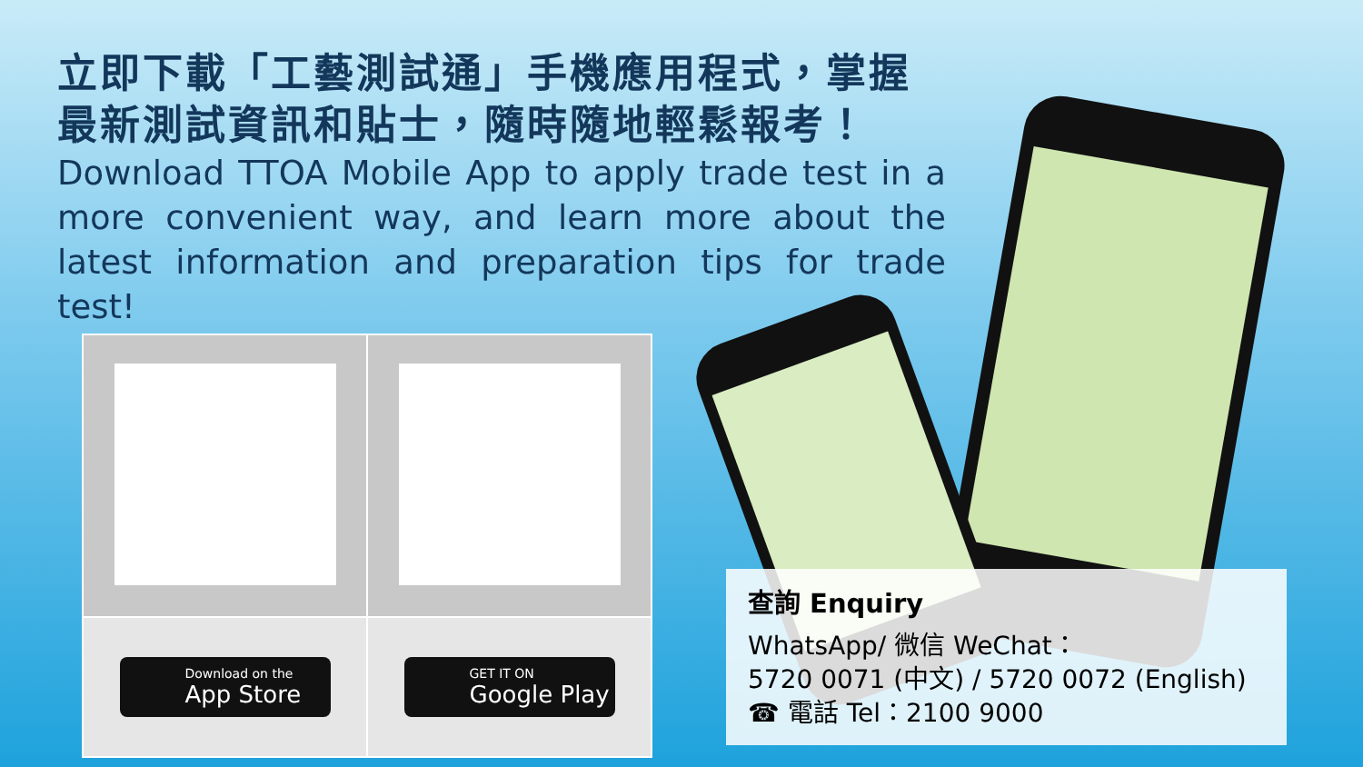立即下載「工藝測試通」手機應用程式，掌握最新測試資訊和貼士，隨時隨地輕鬆報考！
Download TTOA Mobile App to apply trade test in a more convenient way, and learn more about the latest information and preparation tips for trade test!
| Download on the App Store | GET IT ON Google Play |
查詢 Enquiry
WhatsApp/ 微信 WeChat：
5720 0071 (中文) / 5720 0072 (English)
☎ 電話 Tel：2100 9000